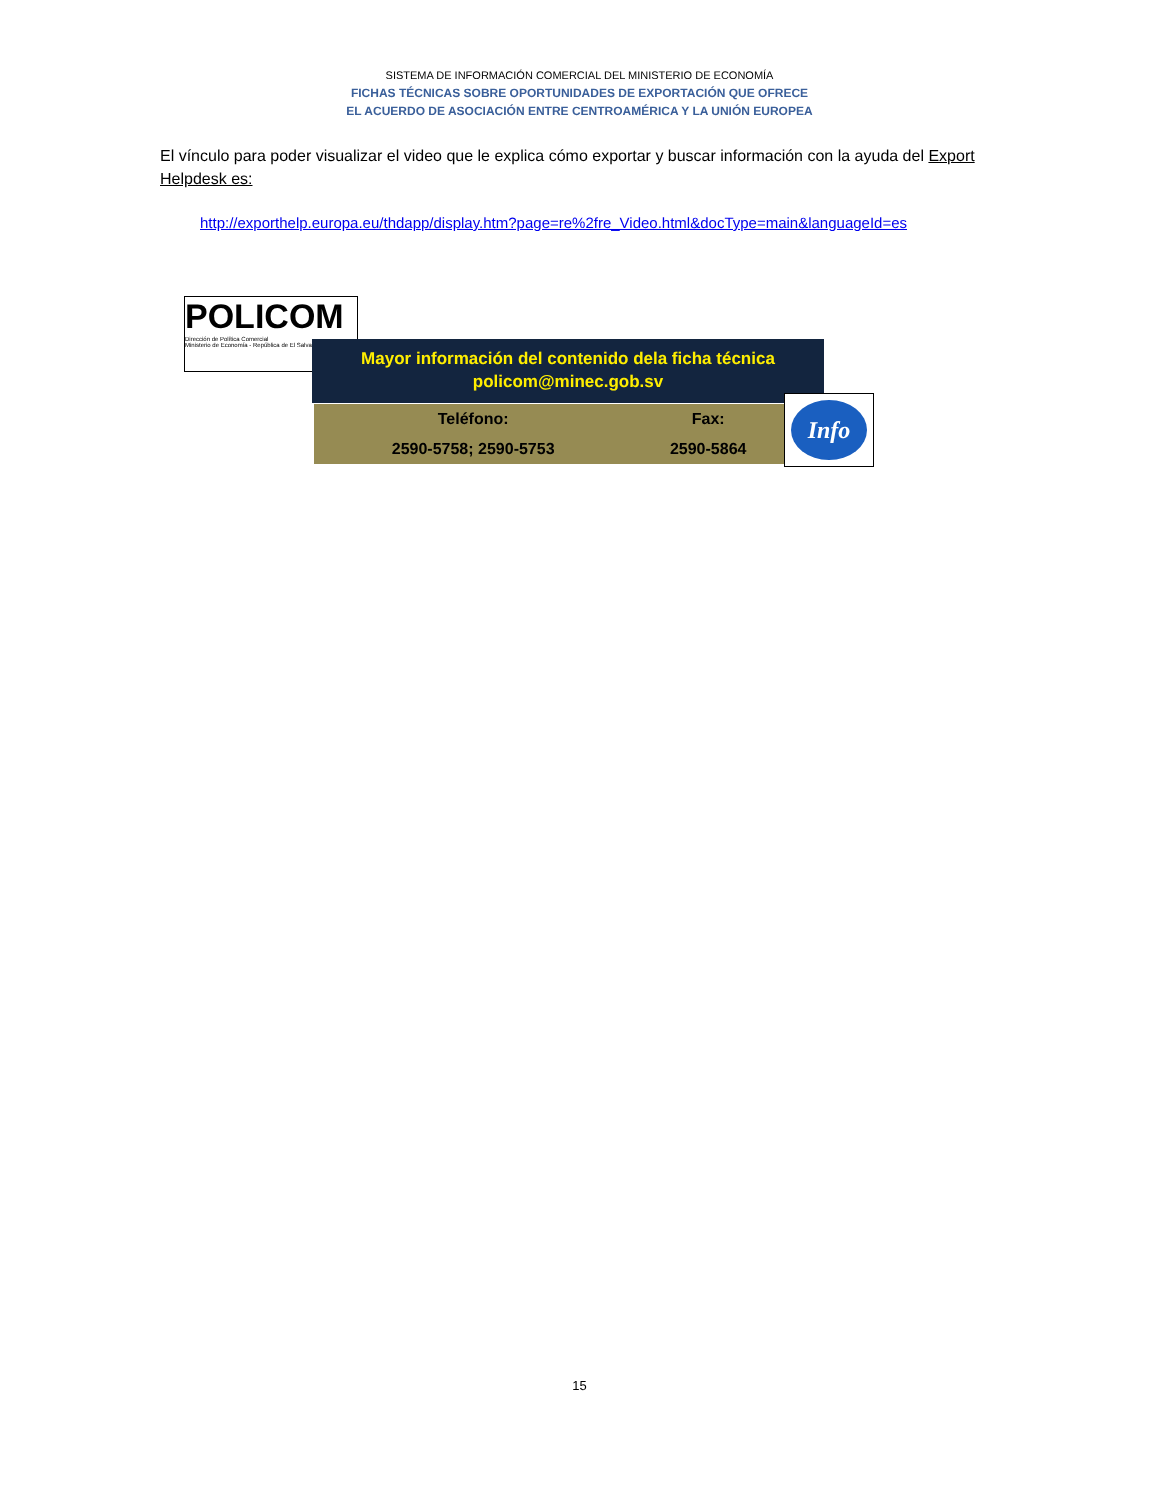SISTEMA DE INFORMACIÓN COMERCIAL DEL MINISTERIO DE ECONOMÍA
FICHAS TÉCNICAS SOBRE OPORTUNIDADES DE EXPORTACIÓN QUE OFRECE
EL ACUERDO DE ASOCIACIÓN ENTRE CENTROAMÉRICA Y LA UNIÓN EUROPEA
El vínculo para poder visualizar el video que le explica cómo exportar y buscar información con la ayuda del Export Helpdesk es:
http://exporthelp.europa.eu/thdapp/display.htm?page=re%2fre_Video.html&docType=main&languageId=es
POLICOM
Dirección de Política Comercial
Ministerio de Economía - República de El Salvador
Mayor información del contenido dela ficha técnica
policom@minec.gob.sv
| Teléfono: | Fax: |
| --- | --- |
| 2590-5758; 2590-5753 | 2590-5864 |
Info
15